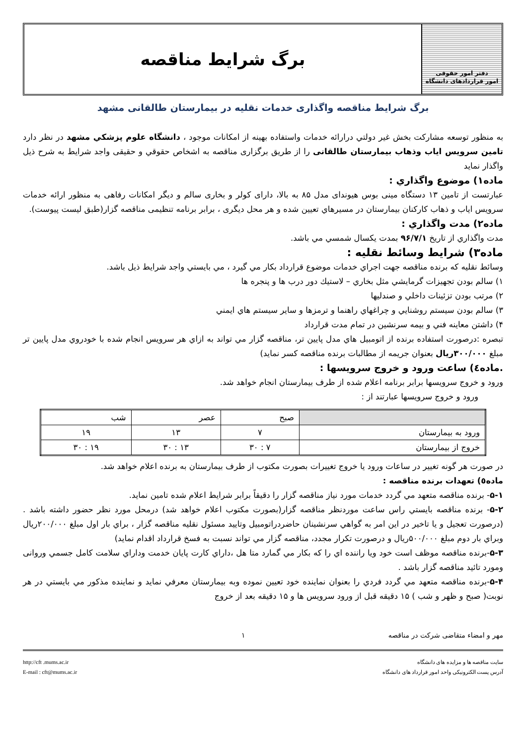دفتر امور حقوقی
امور قراردادهای دانشگاه
برگ شرایط مناقصه
برگ شرایط مناقصه واگذاری خدمات نقلیه در بیمارستان طالقانی مشهد
به منظور توسعه مشارکت بخش غیر دولتي درارائه خدمات واستفاده بهینه از امکانات موجود ، دانشگاه علوم پزشکي مشهد در نظر دارد تامین سرویس ایاب وذهاب بیمارستان طالقانی را از طریق برگزاری مناقصه به اشخاص حقوقي و حقیقی واجد شرایط به شرح ذیل واگذار نماید
ماده۱) موضوع واگذاري :
عبارتست از تامین ۱۳ دستگاه مینی بوس هیوندای مدل ۸۵ به بالا، دارای کولر و بخاری سالم و دیگر امکانات رفاهی به منظور ارائه خدمات سرویس ایاب و ذهاب کارکنان بیمارستان در مسیرهاي تعیین شده و هر محل دیگری ، برابر برنامه تنظیمی مناقصه گزار(طبق لیست پیوست).
ماده۲) مدت واگذاري :
مدت واگذاري از تاریخ ۹۶/۷/۱ بمدت یکسال شمسي مي باشد.
ماده۳) شرایط وسائط نقلیه :
وسائط نقلیه که برنده مناقصه جهت اجراي خدمات موضوع قرارداد بکار مي گیرد ، مي بایستي واجد شرایط ذیل باشد.
۱) سالم بودن تجهیزات گرمایشي مثل بخاري – لاستیك دور درب ها و پنجره ها
۲) مرتب بودن تزئینات داخلي و صندلیها
۳) سالم بودن سیستم روشنایي و چراغهاي راهنما و ترمزها و سایر سیستم هاي ایمني
۴) داشتن معاینه فني و بیمه سرنشین در تمام مدت قرارداد
تبصره :درصورت استفاده برنده از اتومبیل هاي مدل پایین تر، مناقصه گزار مي تواند به ازاي هر سرویس انجام شده با خودروي مدل پایین تر مبلغ ۳۰۰/۰۰۰ریال بعنوان جریمه از مطالبات برنده مناقصه کسر نماید)
.ماده٤) ساعت ورود و خروج سرویسها :
ورود و خروج سرویسها برابر برنامه اعلام شده از طرف بیمارستان انجام خواهد شد.
ورود و خروج سرویسها عبارتند از :
| | صبح | عصر | شب |
| ورود به بیمارستان | ۷ | ۱۳ | ۱۹ |
| خروج از بیمارستان | ۷ : ۳۰ | ۱۳ : ۳۰ | ۱۹ : ۳۰ |
در صورت هر گونه تغییر در ساعات ورود یا خروج تغییرات بصورت مکتوب از طرف بیمارستان به برنده اعلام خواهد شد.
ماده٥) تعهدات برنده مناقصه :
۵-۱- برنده مناقصه متعهد مي گردد خدمات مورد نیاز مناقصه گزار را دقیقاً برابر شرایط اعلام شده تامین نماید.
۵-۲- برنده مناقصه بایستي راس ساعت موردنظر مناقصه گزار(بصورت مکتوب اعلام خواهد شد) درمحل مورد نظر حضور داشته باشد .(درصورت تعجیل و یا تاخیر در این امر به گواهي سرنشینان حاضردراتومبیل وتایید مسئول نقلیه مناقصه گزار ، براي بار اول مبلغ ۲۰۰/۰۰۰ریال وبراي بار دوم مبلغ ۵۰۰/۰۰۰ریال و درصورت تکرار مجدد، مناقصه گزار مي تواند نسبت به فسخ قرارداد اقدام نماید)
۵-۳-برنده مناقصه موظف است خود ویا راننده اي را که بکار مي گمارد متا هل ،داراي کارت پایان خدمت وداراي سلامت کامل جسمي وروانی ومورد تائید مناقصه گزار باشد .
۵-۴-برنده مناقصه متعهد مي گردد فردي را بعنوان نماینده خود تعیین نموده وبه بیمارستان معرفي نماید و نماینده مذکور مي بایستي در هر نوبت( صبح و ظهر و شب ) ۱۵ دقیقه قبل از ورود سرویس ها و ۱۵ دقیقه بعد از خروج
مهر و امضاء متقاضی شرکت در مناقصه ۱
سایت مناقصه ها و مزایده های دانشگاه
آدرس پست الکترونیکی واحد امور قرارداد های دانشگاه
http://cft .mums.ac.ir
E-mail : cft@mums.ac.ir